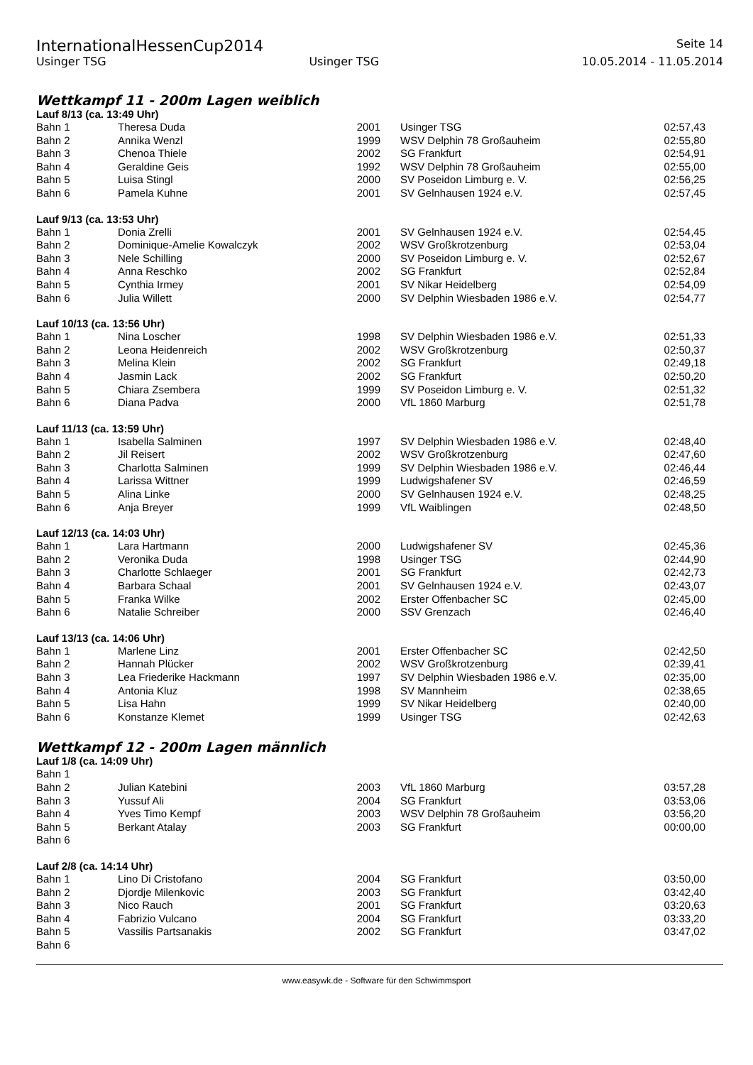InternationalHessenCup2014 Seite 14
Usinger TSG Usinger TSG 10.05.2014 - 11.05.2014
Wettkampf 11 - 200m Lagen weiblich
Lauf 8/13 (ca. 13:49 Uhr)
| Bahn 1 | Theresa Duda | 2001 | Usinger TSG | 02:57,43 |
| Bahn 2 | Annika Wenzl | 1999 | WSV Delphin 78 Großauheim | 02:55,80 |
| Bahn 3 | Chenoa Thiele | 2002 | SG Frankfurt | 02:54,91 |
| Bahn 4 | Geraldine Geis | 1992 | WSV Delphin 78 Großauheim | 02:55,00 |
| Bahn 5 | Luisa Stingl | 2000 | SV Poseidon Limburg e. V. | 02:56,25 |
| Bahn 6 | Pamela Kuhne | 2001 | SV Gelnhausen 1924 e.V. | 02:57,45 |
Lauf 9/13 (ca. 13:53 Uhr)
| Bahn 1 | Donia Zrelli | 2001 | SV Gelnhausen 1924 e.V. | 02:54,45 |
| Bahn 2 | Dominique-Amelie Kowalczyk | 2002 | WSV Großkrotzenburg | 02:53,04 |
| Bahn 3 | Nele Schilling | 2000 | SV Poseidon Limburg e. V. | 02:52,67 |
| Bahn 4 | Anna Reschko | 2002 | SG Frankfurt | 02:52,84 |
| Bahn 5 | Cynthia Irmey | 2001 | SV Nikar Heidelberg | 02:54,09 |
| Bahn 6 | Julia Willett | 2000 | SV Delphin Wiesbaden 1986 e.V. | 02:54,77 |
Lauf 10/13 (ca. 13:56 Uhr)
| Bahn 1 | Nina Loscher | 1998 | SV Delphin Wiesbaden 1986 e.V. | 02:51,33 |
| Bahn 2 | Leona Heidenreich | 2002 | WSV Großkrotzenburg | 02:50,37 |
| Bahn 3 | Melina Klein | 2002 | SG Frankfurt | 02:49,18 |
| Bahn 4 | Jasmin Lack | 2002 | SG Frankfurt | 02:50,20 |
| Bahn 5 | Chiara Zsembera | 1999 | SV Poseidon Limburg e. V. | 02:51,32 |
| Bahn 6 | Diana Padva | 2000 | VfL 1860 Marburg | 02:51,78 |
Lauf 11/13 (ca. 13:59 Uhr)
| Bahn 1 | Isabella Salminen | 1997 | SV Delphin Wiesbaden 1986 e.V. | 02:48,40 |
| Bahn 2 | Jil Reisert | 2002 | WSV Großkrotzenburg | 02:47,60 |
| Bahn 3 | Charlotta Salminen | 1999 | SV Delphin Wiesbaden 1986 e.V. | 02:46,44 |
| Bahn 4 | Larissa Wittner | 1999 | Ludwigshafener SV | 02:46,59 |
| Bahn 5 | Alina Linke | 2000 | SV Gelnhausen 1924 e.V. | 02:48,25 |
| Bahn 6 | Anja Breyer | 1999 | VfL Waiblingen | 02:48,50 |
Lauf 12/13 (ca. 14:03 Uhr)
| Bahn 1 | Lara Hartmann | 2000 | Ludwigshafener SV | 02:45,36 |
| Bahn 2 | Veronika Duda | 1998 | Usinger TSG | 02:44,90 |
| Bahn 3 | Charlotte Schlaeger | 2001 | SG Frankfurt | 02:42,73 |
| Bahn 4 | Barbara Schaal | 2001 | SV Gelnhausen 1924 e.V. | 02:43,07 |
| Bahn 5 | Franka Wilke | 2002 | Erster Offenbacher SC | 02:45,00 |
| Bahn 6 | Natalie Schreiber | 2000 | SSV Grenzach | 02:46,40 |
Lauf 13/13 (ca. 14:06 Uhr)
| Bahn 1 | Marlene Linz | 2001 | Erster Offenbacher SC | 02:42,50 |
| Bahn 2 | Hannah Plücker | 2002 | WSV Großkrotzenburg | 02:39,41 |
| Bahn 3 | Lea Friederike Hackmann | 1997 | SV Delphin Wiesbaden 1986 e.V. | 02:35,00 |
| Bahn 4 | Antonia Kluz | 1998 | SV Mannheim | 02:38,65 |
| Bahn 5 | Lisa Hahn | 1999 | SV Nikar Heidelberg | 02:40,00 |
| Bahn 6 | Konstanze Klemet | 1999 | Usinger TSG | 02:42,63 |
Wettkampf 12 - 200m Lagen männlich
Lauf 1/8 (ca. 14:09 Uhr)
| Bahn 1 | | | | |
| Bahn 2 | Julian Katebini | 2003 | VfL 1860 Marburg | 03:57,28 |
| Bahn 3 | Yussuf Ali | 2004 | SG Frankfurt | 03:53,06 |
| Bahn 4 | Yves Timo Kempf | 2003 | WSV Delphin 78 Großauheim | 03:56,20 |
| Bahn 5 | Berkant Atalay | 2003 | SG Frankfurt | 00:00,00 |
| Bahn 6 | | | | |
Lauf 2/8 (ca. 14:14 Uhr)
| Bahn 1 | Lino Di Cristofano | 2004 | SG Frankfurt | 03:50,00 |
| Bahn 2 | Djordje Milenkovic | 2003 | SG Frankfurt | 03:42,40 |
| Bahn 3 | Nico Rauch | 2001 | SG Frankfurt | 03:20,63 |
| Bahn 4 | Fabrizio Vulcano | 2004 | SG Frankfurt | 03:33,20 |
| Bahn 5 | Vassilis Partsanakis | 2002 | SG Frankfurt | 03:47,02 |
| Bahn 6 | | | | |
www.easywk.de - Software für den Schwimmsport